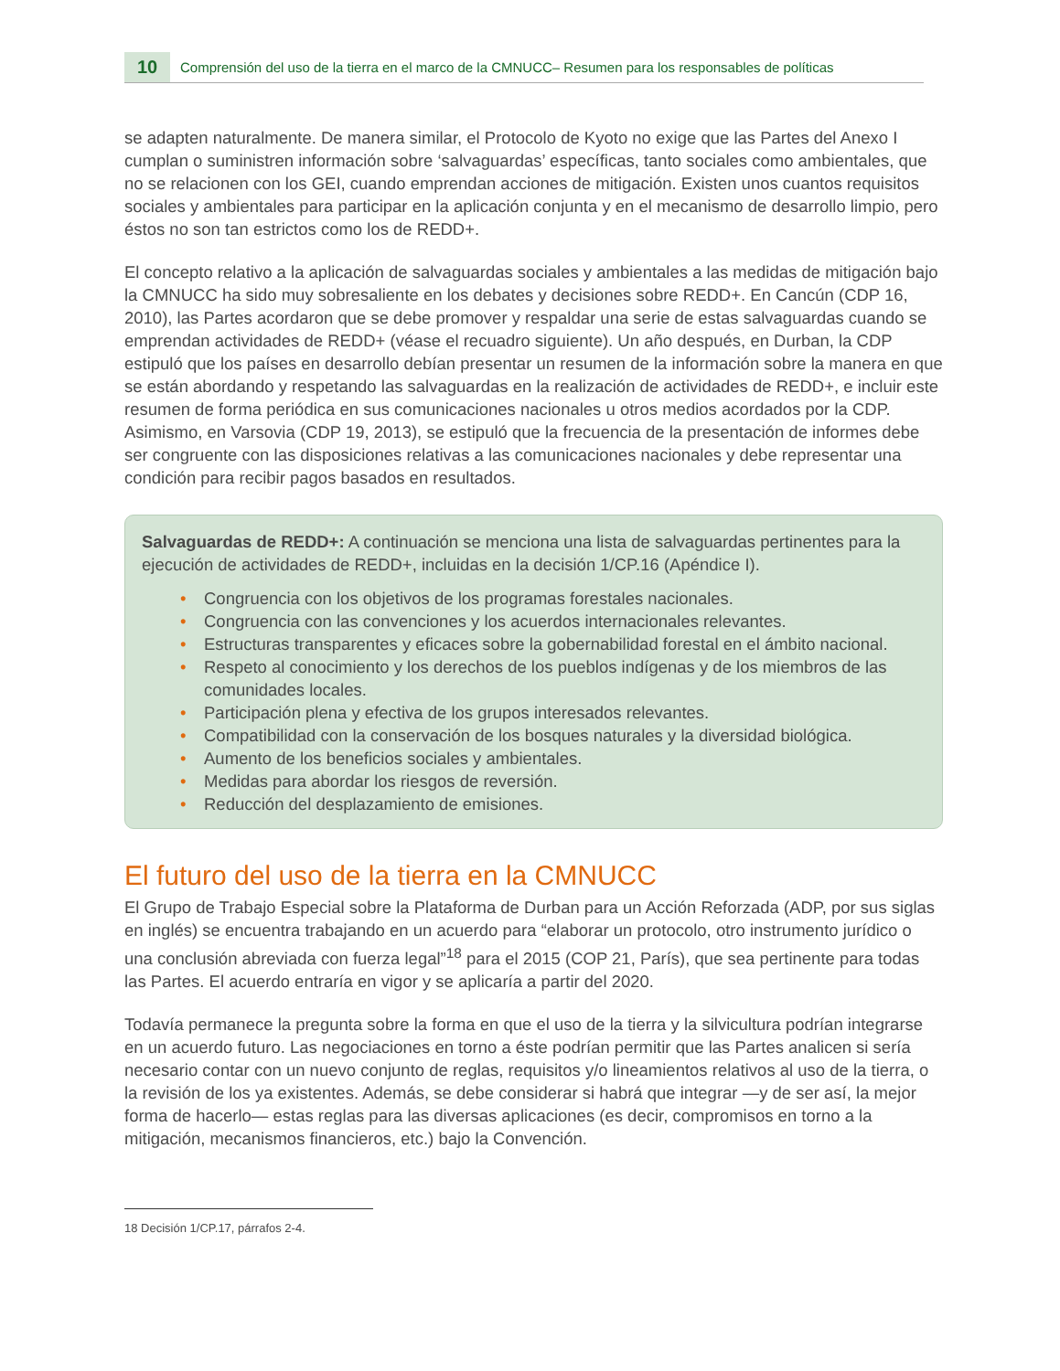10
Comprensión del uso de la tierra en el marco de la CMNUCC– Resumen para los responsables de políticas
se adapten naturalmente. De manera similar, el Protocolo de Kyoto no exige que las Partes del Anexo I cumplan o suministren información sobre ‘salvaguardas’ específicas, tanto sociales como ambientales, que no se relacionen con los GEI, cuando emprendan acciones de mitigación. Existen unos cuantos requisitos sociales y ambientales para participar en la aplicación conjunta y en el mecanismo de desarrollo limpio, pero éstos no son tan estrictos como los de REDD+.
El concepto relativo a la aplicación de salvaguardas sociales y ambientales a las medidas de mitigación bajo la CMNUCC ha sido muy sobresaliente en los debates y decisiones sobre REDD+. En Cancún (CDP 16, 2010), las Partes acordaron que se debe promover y respaldar una serie de estas salvaguardas cuando se emprendan actividades de REDD+ (véase el recuadro siguiente). Un año después, en Durban, la CDP estipuló que los países en desarrollo debían presentar un resumen de la información sobre la manera en que se están abordando y respetando las salvaguardas en la realización de actividades de REDD+, e incluir este resumen de forma periódica en sus comunicaciones nacionales u otros medios acordados por la CDP. Asimismo, en Varsovia (CDP 19, 2013), se estipuló que la frecuencia de la presentación de informes debe ser congruente con las disposiciones relativas a las comunicaciones nacionales y debe representar una condición para recibir pagos basados en resultados.
Salvaguardas de REDD+: A continuación se menciona una lista de salvaguardas pertinentes para la ejecución de actividades de REDD+, incluidas en la decisión 1/CP.16 (Apéndice I).
• Congruencia con los objetivos de los programas forestales nacionales.
• Congruencia con las convenciones y los acuerdos internacionales relevantes.
• Estructuras transparentes y eficaces sobre la gobernabilidad forestal en el ámbito nacional.
• Respeto al conocimiento y los derechos de los pueblos indígenas y de los miembros de las comunidades locales.
• Participación plena y efectiva de los grupos interesados relevantes.
• Compatibilidad con la conservación de los bosques naturales y la diversidad biológica.
• Aumento de los beneficios sociales y ambientales.
• Medidas para abordar los riesgos de reversión.
• Reducción del desplazamiento de emisiones.
El futuro del uso de la tierra en la CMNUCC
El Grupo de Trabajo Especial sobre la Plataforma de Durban para un Acción Reforzada (ADP, por sus siglas en inglés) se encuentra trabajando en un acuerdo para “elaborar un protocolo, otro instrumento jurídico o una conclusión abreviada con fuerza legal”<sup>18</sup> para el 2015 (COP 21, París), que sea pertinente para todas las Partes. El acuerdo entraría en vigor y se aplicaría a partir del 2020.
Todavía permanece la pregunta sobre la forma en que el uso de la tierra y la silvicultura podrían integrarse en un acuerdo futuro. Las negociaciones en torno a éste podrían permitir que las Partes analicen si sería necesario contar con un nuevo conjunto de reglas, requisitos y/o lineamientos relativos al uso de la tierra, o la revisión de los ya existentes. Además, se debe considerar si habrá que integrar —y de ser así, la mejor forma de hacerlo— estas reglas para las diversas aplicaciones (es decir, compromisos en torno a la mitigación, mecanismos financieros, etc.) bajo la Convención.
18 Decisión 1/CP.17, párrafos 2-4.